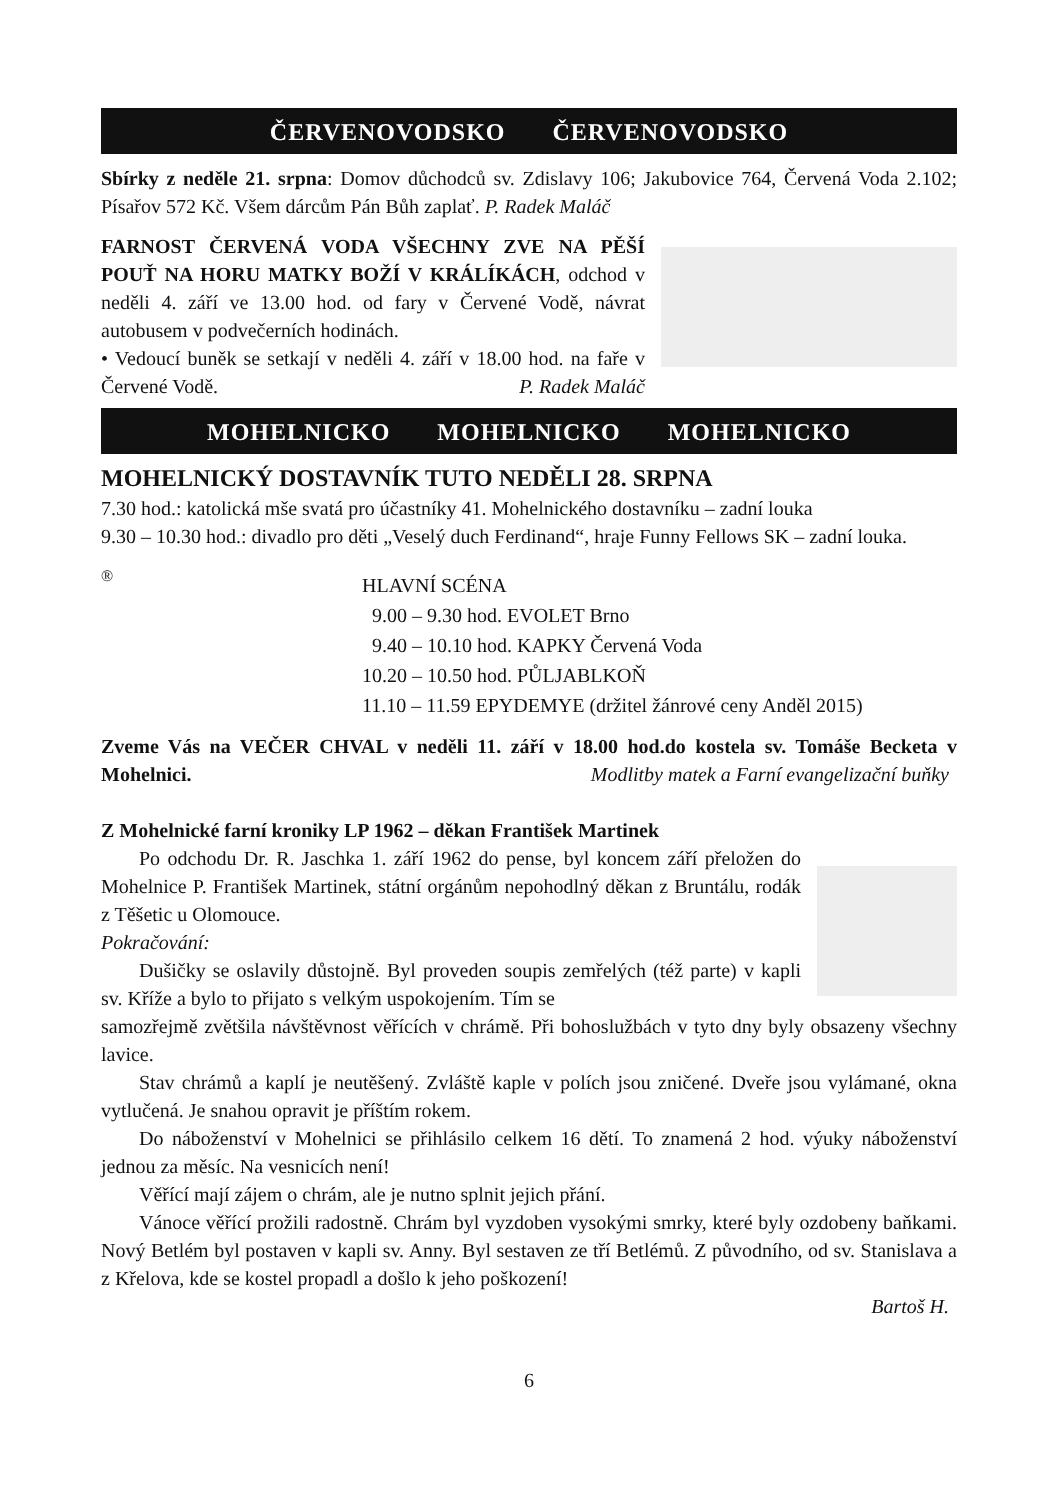ČERVENOVODSKO ČERVENOVODSKO
Sbírky z neděle 21. srpna: Domov důchodců sv. Zdislavy 106; Jakubovice 764, Červená Voda 2.102; Písařov 572 Kč. Všem dárcům Pán Bůh zaplať. P. Radek Maláč
FARNOST ČERVENÁ VODA VŠECHNY ZVE NA PĚŠÍ POUŤ NA HORU MATKY BOŽÍ V KRÁLÍKÁCH, odchod v neděli 4. září ve 13.00 hod. od fary v Červené Vodě, návrat autobusem v podvečerních hodinách.
• Vedoucí buněk se setkají v neděli 4. září v 18.00 hod. na faře v Červené Vodě. P. Radek Maláč
MOHELNICKO MOHELNICKO MOHELNICKO
MOHELNICKÝ DOSTAVNÍK TUTO NEDĚLI 28. SRPNA
7.30 hod.: katolická mše svatá pro účastníky 41. Mohelnického dostavníku – zadní louka
9.30 – 10.30 hod.: divadlo pro děti „Veselý duch Ferdinand“, hraje Funny Fellows SK – zadní louka.
®
HLAVNÍ SCÉNA
9.00 – 9.30 hod. EVOLET Brno
9.40 – 10.10 hod. KAPKY Červená Voda
10.20 – 10.50 hod. PŮLJABLKOŇ
11.10 – 11.59 EPYDEMYE (držitel žánrové ceny Anděl 2015)
Zveme Vás na VEČER CHVAL v neděli 11. září v 18.00 hod.do kostela sv. Tomáše Becketa v Mohelnici. Modlitby matek a Farní evangelizační buňky
Z Mohelnické farní kroniky LP 1962 – děkan František Martinek
Po odchodu Dr. R. Jaschka 1. září 1962 do pense, byl koncem září přeložen do Mohelnice P. František Martinek, státní orgánům nepohodlný děkan z Bruntálu, rodák z Těšetic u Olomouce.
Pokračování:
Dušičky se oslavily důstojně. Byl proveden soupis zemřelých (též parte) v kapli sv. Kříže a bylo to přijato s velkým uspokojením. Tím se
samozřejmě zvětšila návštěvnost věřících v chrámě. Při bohoslužbách v tyto dny byly obsazeny všechny lavice.
Stav chrámů a kaplí je neutěšený. Zvláště kaple v polích jsou zničené. Dveře jsou vylámané, okna vytlučená. Je snahou opravit je příštím rokem.
Do náboženství v Mohelnici se přihlásilo celkem 16 dětí. To znamená 2 hod. výuky náboženství jednou za měsíc. Na vesnicích není!
Věřící mají zájem o chrám, ale je nutno splnit jejich přání.
Vánoce věřící prožili radostně. Chrám byl vyzdoben vysokými smrky, které byly ozdobeny baňkami. Nový Betlém byl postaven v kapli sv. Anny. Byl sestaven ze tří Betlémů. Z původního, od sv. Stanislava a z Křelova, kde se kostel propadl a došlo k jeho poškození!
Bartoš H.
6